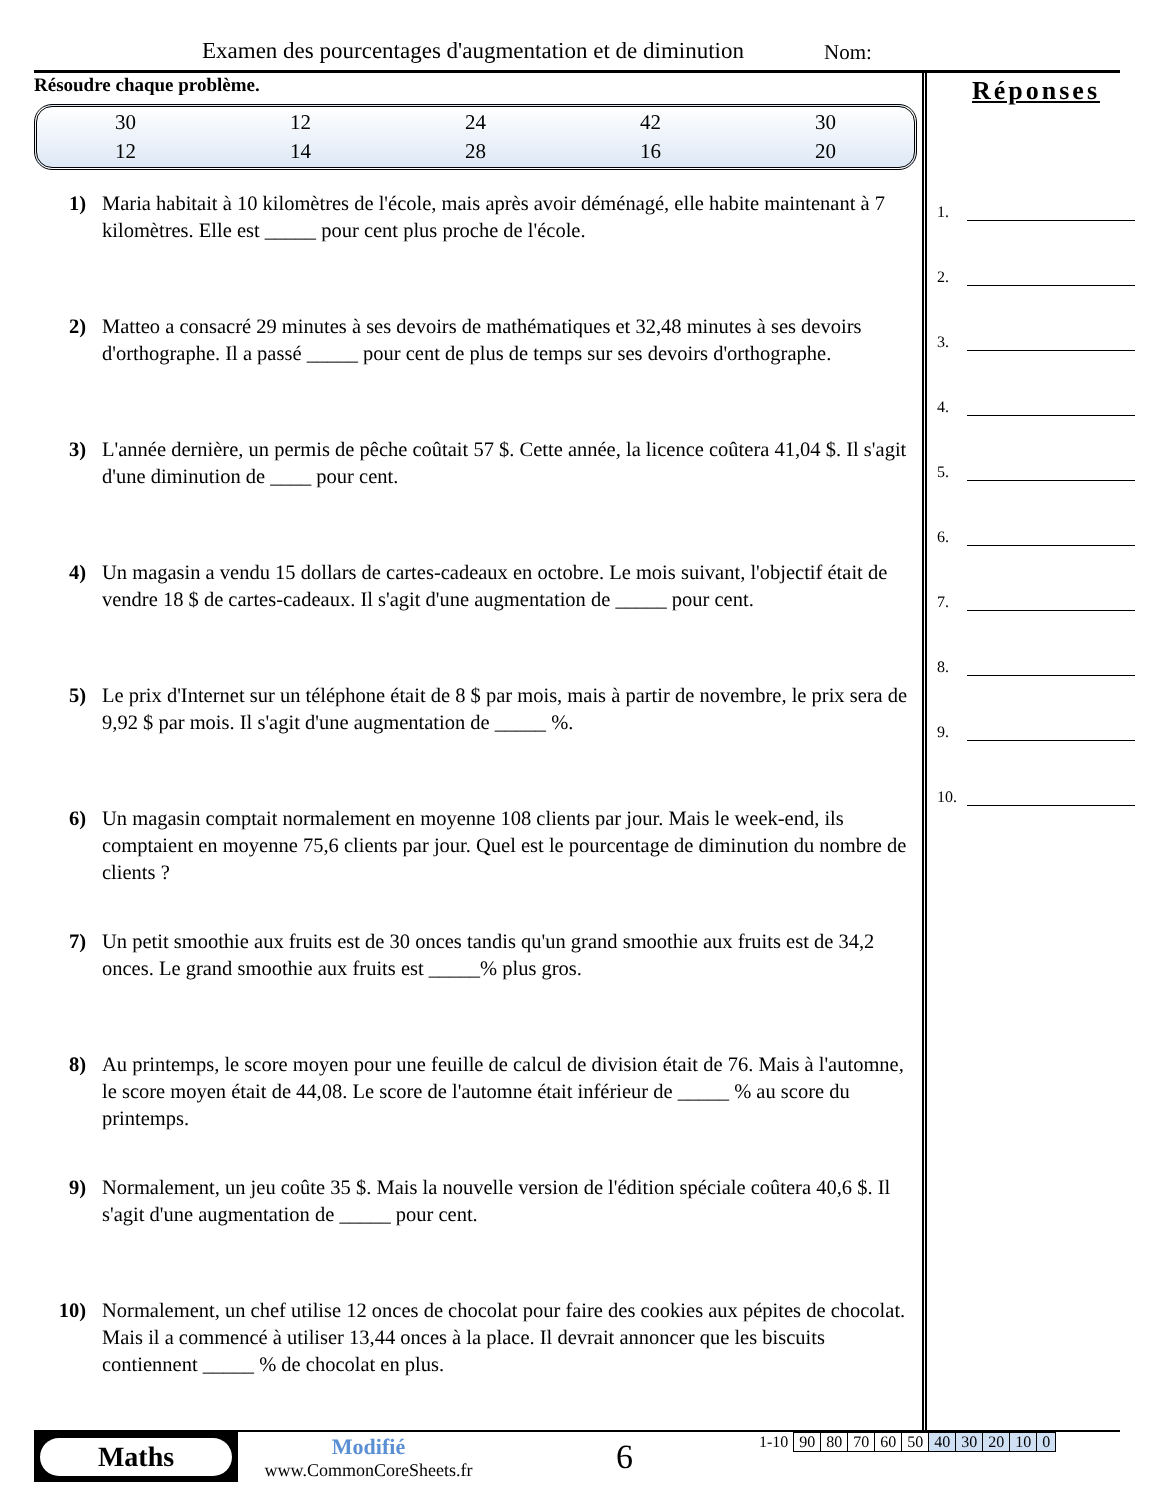Examen des pourcentages d'augmentation et de diminution
Nom:
Résoudre chaque problème.
| 30 | 12 | 24 | 42 | 30 |
| 12 | 14 | 28 | 16 | 20 |
1) Maria habitait à 10 kilomètres de l'école, mais après avoir déménagé, elle habite maintenant à 7 kilomètres. Elle est _____ pour cent plus proche de l'école.
2) Matteo a consacré 29 minutes à ses devoirs de mathématiques et 32,48 minutes à ses devoirs d'orthographe. Il a passé _____ pour cent de plus de temps sur ses devoirs d'orthographe.
3) L'année dernière, un permis de pêche coûtait 57 $. Cette année, la licence coûtera 41,04 $. Il s'agit d'une diminution de ____ pour cent.
4) Un magasin a vendu 15 dollars de cartes-cadeaux en octobre. Le mois suivant, l'objectif était de vendre 18 $ de cartes-cadeaux. Il s'agit d'une augmentation de _____ pour cent.
5) Le prix d'Internet sur un téléphone était de 8 $ par mois, mais à partir de novembre, le prix sera de 9,92 $ par mois. Il s'agit d'une augmentation de _____ %.
6) Un magasin comptait normalement en moyenne 108 clients par jour. Mais le week-end, ils comptaient en moyenne 75,6 clients par jour. Quel est le pourcentage de diminution du nombre de clients ?
7) Un petit smoothie aux fruits est de 30 onces tandis qu'un grand smoothie aux fruits est de 34,2 onces. Le grand smoothie aux fruits est _____% plus gros.
8) Au printemps, le score moyen pour une feuille de calcul de division était de 76. Mais à l'automne, le score moyen était de 44,08. Le score de l'automne était inférieur de _____ % au score du printemps.
9) Normalement, un jeu coûte 35 $. Mais la nouvelle version de l'édition spéciale coûtera 40,6 $. Il s'agit d'une augmentation de _____ pour cent.
10) Normalement, un chef utilise 12 onces de chocolat pour faire des cookies aux pépites de chocolat. Mais il a commencé à utiliser 13,44 onces à la place. Il devrait annoncer que les biscuits contiennent _____ % de chocolat en plus.
Réponses
1.
2.
3.
4.
5.
6.
7.
8.
9.
10.
Maths
Modifié
www.CommonCoreSheets.fr
6
| 1-10 | 90 | 80 | 70 | 60 | 50 | 40 | 30 | 20 | 10 | 0 |